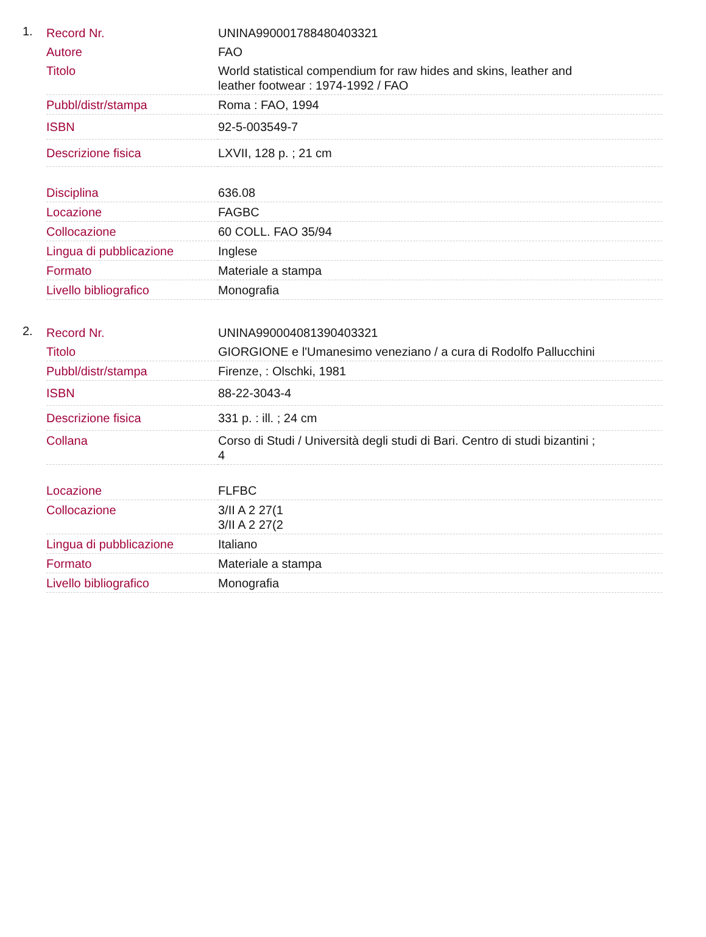1.
| Record Nr. | UNINA990001788480403321 |
| Autore | FAO |
| Titolo | World statistical compendium for raw hides and skins, leather and leather footwear : 1974-1992 / FAO |
| Pubbl/distr/stampa | Roma : FAO, 1994 |
| ISBN | 92-5-003549-7 |
| Descrizione fisica | LXVII, 128 p. ; 21 cm |
| Disciplina | 636.08 |
| Locazione | FAGBC |
| Collocazione | 60 COLL. FAO 35/94 |
| Lingua di pubblicazione | Inglese |
| Formato | Materiale a stampa |
| Livello bibliografico | Monografia |
2.
| Record Nr. | UNINA990004081390403321 |
| Titolo | GIORGIONE e l'Umanesimo veneziano / a cura di Rodolfo Pallucchini |
| Pubbl/distr/stampa | Firenze, : Olschki, 1981 |
| ISBN | 88-22-3043-4 |
| Descrizione fisica | 331 p. : ill. ; 24 cm |
| Collana | Corso di Studi / Università degli studi di Bari. Centro di studi bizantini ; 4 |
| Locazione | FLFBC |
| Collocazione | 3/II A 2 27(1 3/II A 2 27(2 |
| Lingua di pubblicazione | Italiano |
| Formato | Materiale a stampa |
| Livello bibliografico | Monografia |